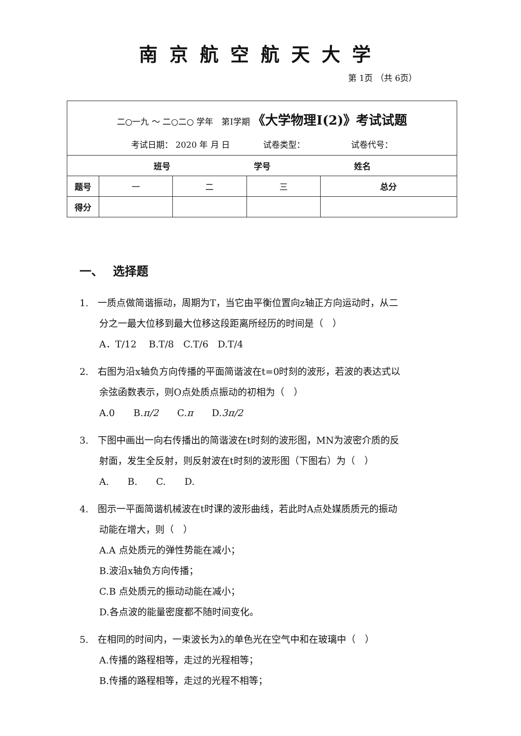南京航空航天大学
第 1页 （共 6页）
| 二○一九 ～ 二○二○ 学年 第I学期 《大学物理I(2)》考试试题 考试日期： 2020 年 月 日 试卷类型： 试卷代号： | | | | |
| 班号 学号 姓名 | | | | |
| 题号 | 一 | 二 | 三 | 总分 |
| 得分 | | | | |
一、　 选择题
1.　一质点做简谐振动，周期为T，当它由平衡位置向z轴正方向运动时，从二
分之一最大位移到最大位移这段距离所经历的时间是（　）
A．T/12　 B.T/8　C.T/6　D.T/4
2.　右图为沿x轴负方向传播的平面简谐波在t=0时刻的波形，若波的表达式以
余弦函数表示，则O点处质点振动的初相为（　）
A.0　　B.π/2　　C.π　　D.3π/2
3.　下图中画出一向右传播出的简谐波在t时刻的波形图，MN为波密介质的反
射面，发生全反射，则反射波在t时刻的波形图（下图右）为（　）
A.　　B.　　C.　　D.
4.　图示一平面简谐机械波在t时课的波形曲线，若此时A点处媒质质元的振动
动能在增大，则（　）
A.A 点处质元的弹性势能在减小；
B.波沿x轴负方向传播；
C.B 点处质元的振动动能在减小；
D.各点波的能量密度都不随时间变化。
5.　在相同的时间内，一束波长为λ的单色光在空气中和在玻璃中（　）
A.传播的路程相等，走过的光程相等；
B.传播的路程相等，走过的光程不相等；